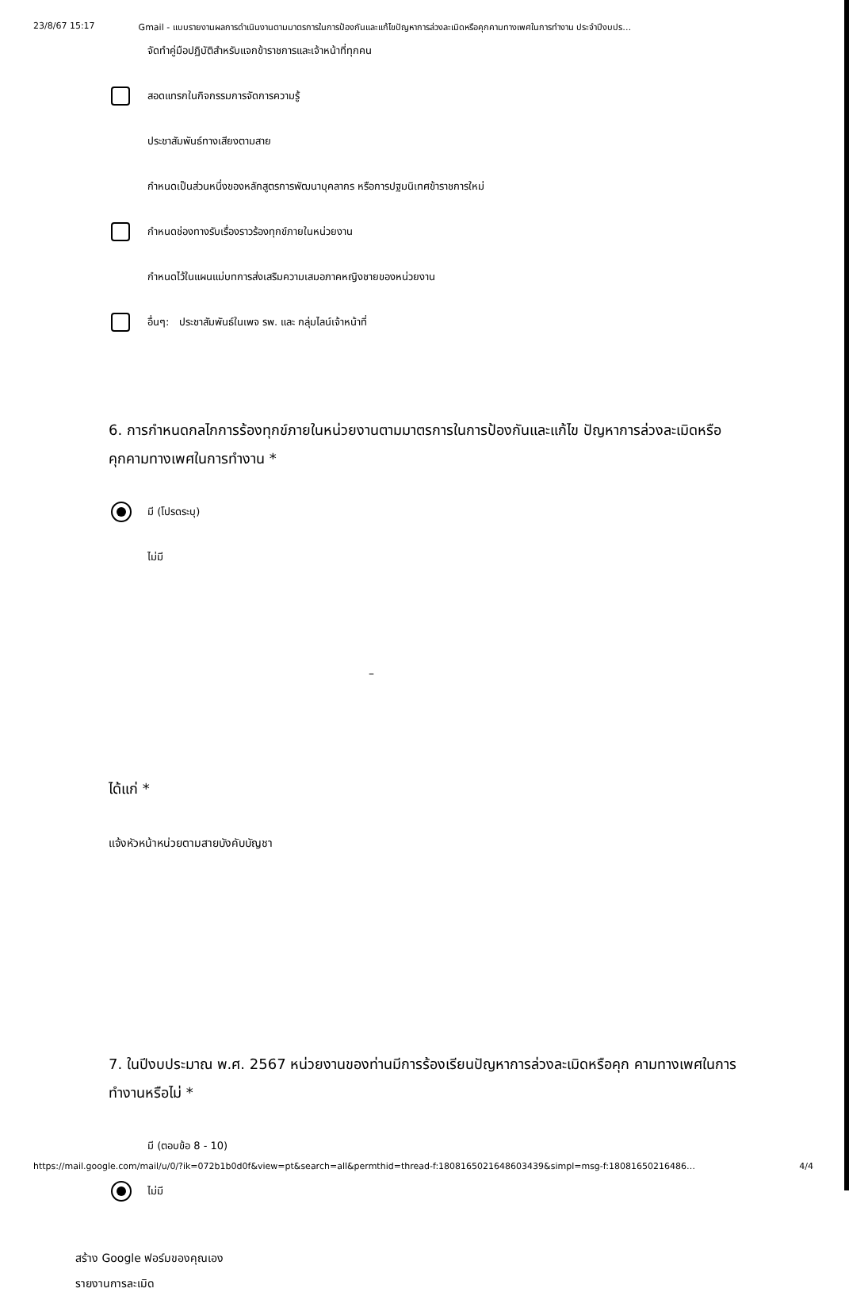23/8/67 15:17 Gmail - แบบรายงานผลการดำเนินงานตามมาตรการในการป้องกันและแก้ไขปัญหาการล่วงละเมิดหรือคุกคามทางเพศในการทำงาน ประจำปีงบปร…
จัดทำคู่มือปฏิบัติสำหรับแจกข้าราชการและเจ้าหน้าที่ทุกคน
สอดแทรกในกิจกรรมการจัดการความรู้
ประชาสัมพันธ์ทางเสียงตามสาย
กำหนดเป็นส่วนหนึ่งของหลักสูตรการพัฒนาบุคลากร หรือการปฐมนิเทศข้าราชการใหม่
กำหนดช่องทางรับเรื่องราวร้องทุกข์ภายในหน่วยงาน
กำหนดไว้ในแผนแม่บทการส่งเสริมความเสมอภาคหญิงชายของหน่วยงาน
อื่นๆ: ประชาสัมพันธ์ในเพจ รพ. และ กลุ่มไลน์เจ้าหน้าที่
6. การกำหนดกลไกการร้องทุกข์ภายในหน่วยงานตามมาตรการในการป้องกันและแก้ไข ปัญหาการล่วงละเมิดหรือคุกคามทางเพศในการทำงาน *
มี (โปรดระบุ)
ไม่มี
–
ได้แก่ *
แจ้งหัวหน้าหน่วยตามสายบังคับบัญชา
7. ในปีงบประมาณ พ.ศ. 2567 หน่วยงานของท่านมีการร้องเรียนปัญหาการล่วงละเมิดหรือคุก คามทางเพศในการทำงานหรือไม่ *
มี (ตอบข้อ 8 - 10)
ไม่มี
สร้าง Google ฟอร์มของคุณเอง
รายงานการละเมิด
https://mail.google.com/mail/u/0/?ik=072b1b0d0f&view=pt&search=all&permthid=thread-f:1808165021648603439&simpl=msg-f:18081650216486… 4/4